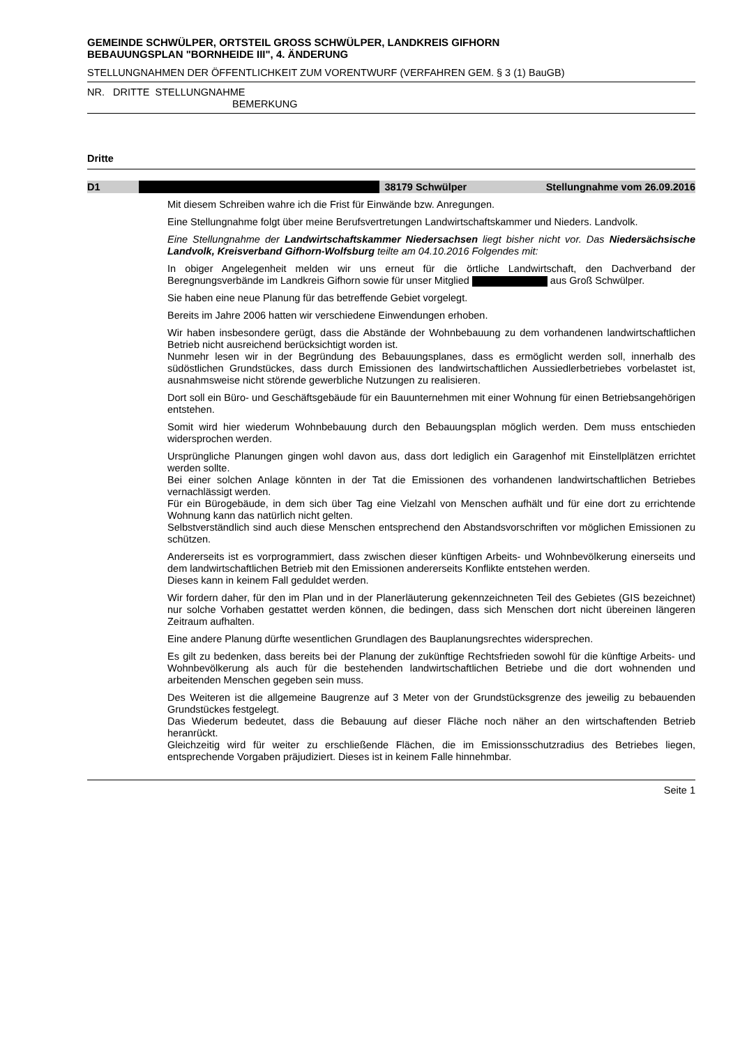GEMEINDE SCHWÜLPER, ORTSTEIL GROSS SCHWÜLPER, LANDKREIS GIFHORN
BEBAUUNGSPLAN "BORNHEIDE III", 4. ÄNDERUNG
STELLUNGNAHMEN DER ÖFFENTLICHKEIT ZUM VORENTWURF (VERFAHREN GEM. § 3 (1) BauGB)
NR. DRITTE STELLUNGNAHME
BEMERKUNG
Dritte
D1 38179 Schwülper Stellungnahme vom 26.09.2016
Mit diesem Schreiben wahre ich die Frist für Einwände bzw. Anregungen.
Eine Stellungnahme folgt über meine Berufsvertretungen Landwirtschaftskammer und Nieders. Landvolk.
Eine Stellungnahme der Landwirtschaftskammer Niedersachsen liegt bisher nicht vor. Das Niedersächsische Landvolk, Kreisverband Gifhorn-Wolfsburg teilte am 04.10.2016 Folgendes mit:
In obiger Angelegenheit melden wir uns erneut für die örtliche Landwirtschaft, den Dachverband der Beregnungsverbände im Landkreis Gifhorn sowie für unser Mitglied aus Groß Schwülper.
Sie haben eine neue Planung für das betreffende Gebiet vorgelegt.
Bereits im Jahre 2006 hatten wir verschiedene Einwendungen erhoben.
Wir haben insbesondere gerügt, dass die Abstände der Wohnbebauung zu dem vorhandenen landwirtschaftlichen Betrieb nicht ausreichend berücksichtigt worden ist.
Nunmehr lesen wir in der Begründung des Bebauungsplanes, dass es ermöglicht werden soll, innerhalb des südöstlichen Grundstückes, dass durch Emissionen des landwirtschaftlichen Aussiedlerbetriebes vorbelastet ist, ausnahmsweise nicht störende gewerbliche Nutzungen zu realisieren.
Dort soll ein Büro- und Geschäftsgebäude für ein Bauunternehmen mit einer Wohnung für einen Betriebsangehörigen entstehen.
Somit wird hier wiederum Wohnbebauung durch den Bebauungsplan möglich werden. Dem muss entschieden widersprochen werden.
Ursprüngliche Planungen gingen wohl davon aus, dass dort lediglich ein Garagenhof mit Einstellplätzen errichtet werden sollte.
Bei einer solchen Anlage könnten in der Tat die Emissionen des vorhandenen landwirtschaftlichen Betriebes vernachlässigt werden.
Für ein Bürogebäude, in dem sich über Tag eine Vielzahl von Menschen aufhält und für eine dort zu errichtende Wohnung kann das natürlich nicht gelten.
Selbstverständlich sind auch diese Menschen entsprechend den Abstandsvorschriften vor möglichen Emissionen zu schützen.
Andererseits ist es vorprogrammiert, dass zwischen dieser künftigen Arbeits- und Wohnbevölkerung einerseits und dem landwirtschaftlichen Betrieb mit den Emissionen andererseits Konflikte entstehen werden.
Dieses kann in keinem Fall geduldet werden.
Wir fordern daher, für den im Plan und in der Planerläuterung gekennzeichneten Teil des Gebietes (GIS bezeichnet) nur solche Vorhaben gestattet werden können, die bedingen, dass sich Menschen dort nicht übereinen längeren Zeitraum aufhalten.
Eine andere Planung dürfte wesentlichen Grundlagen des Bauplanungsrechtes widersprechen.
Es gilt zu bedenken, dass bereits bei der Planung der zukünftige Rechtsfrieden sowohl für die künftige Arbeits- und Wohnbevölkerung als auch für die bestehenden landwirtschaftlichen Betriebe und die dort wohnenden und arbeitenden Menschen gegeben sein muss.
Des Weiteren ist die allgemeine Baugrenze auf 3 Meter von der Grundstücksgrenze des jeweilig zu bebauenden Grundstückes festgelegt.
Das Wiederum bedeutet, dass die Bebauung auf dieser Fläche noch näher an den wirtschaftenden Betrieb heranrückt.
Gleichzeitig wird für weiter zu erschließende Flächen, die im Emissionsschutzradius des Betriebes liegen, entsprechende Vorgaben präjudiziert. Dieses ist in keinem Falle hinnehmbar.
Seite 1